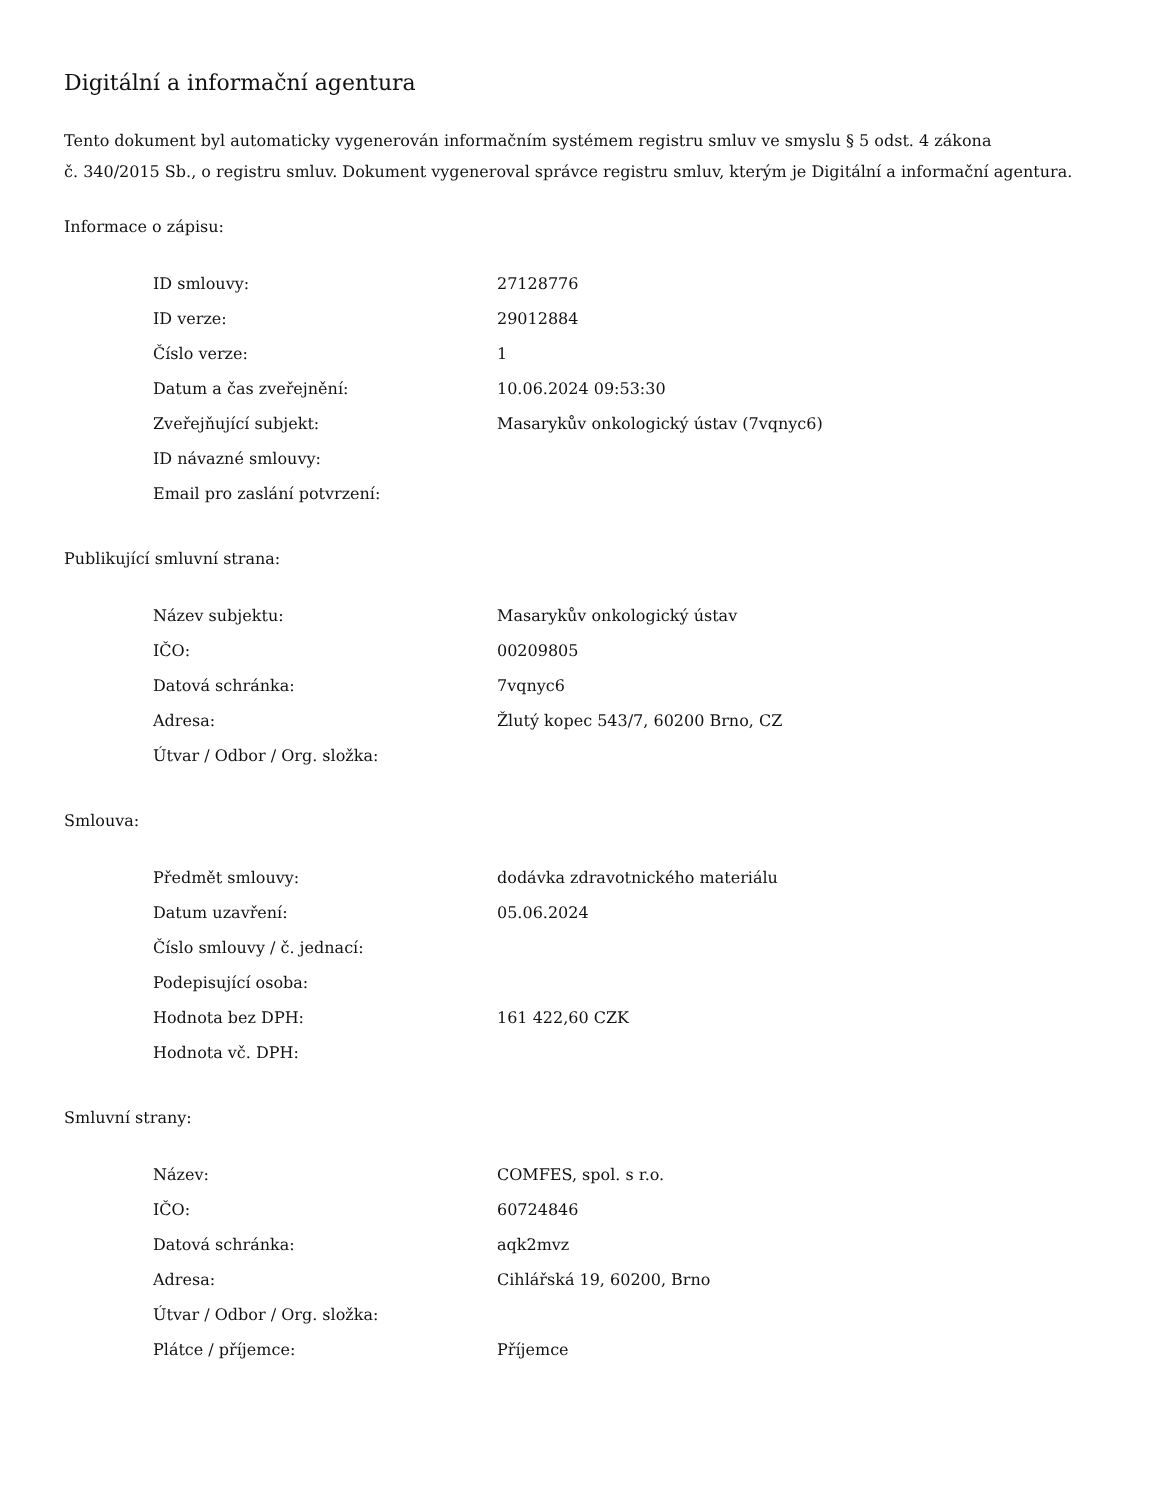Digitální a informační agentura
Tento dokument byl automaticky vygenerován informačním systémem registru smluv ve smyslu § 5 odst. 4 zákona
č. 340/2015 Sb., o registru smluv. Dokument vygeneroval správce registru smluv, kterým je Digitální a informační agentura.
Informace o zápisu:
| ID smlouvy: | 27128776 |
| ID verze: | 29012884 |
| Číslo verze: | 1 |
| Datum a čas zveřejnění: | 10.06.2024 09:53:30 |
| Zveřejňující subjekt: | Masarykův onkologický ústav (7vqnyc6) |
| ID návazné smlouvy: | |
| Email pro zaslání potvrzení: | |
Publikující smluvní strana:
| Název subjektu: | Masarykův onkologický ústav |
| IČO: | 00209805 |
| Datová schránka: | 7vqnyc6 |
| Adresa: | Žlutý kopec 543/7, 60200 Brno, CZ |
| Útvar / Odbor / Org. složka: | |
Smlouva:
| Předmět smlouvy: | dodávka zdravotnického materiálu |
| Datum uzavření: | 05.06.2024 |
| Číslo smlouvy / č. jednací: | |
| Podepisující osoba: | |
| Hodnota bez DPH: | 161 422,60 CZK |
| Hodnota vč. DPH: | |
Smluvní strany:
| Název: | COMFES, spol. s r.o. |
| IČO: | 60724846 |
| Datová schránka: | aqk2mvz |
| Adresa: | Cihlářská 19, 60200, Brno |
| Útvar / Odbor / Org. složka: | |
| Plátce / příjemce: | Příjemce |